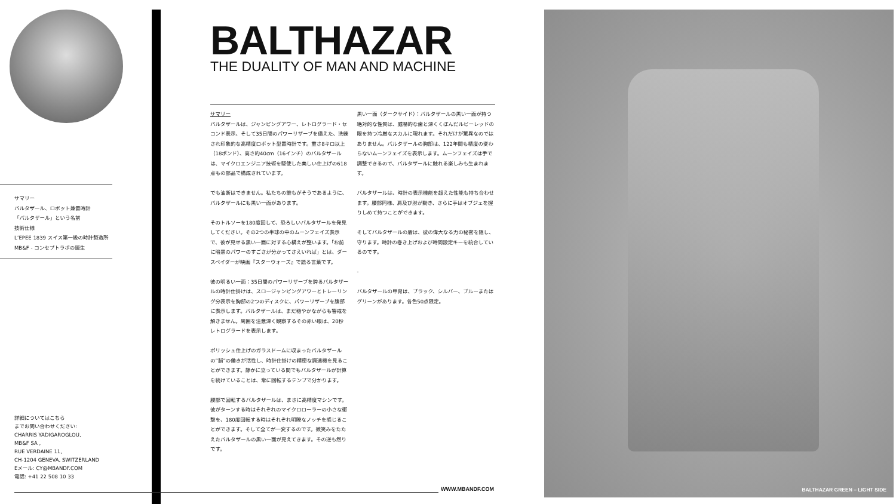サマリー
バルタザール、ロボット兼置時計
「バルタザール」という名前
技術仕様
L’EPEE 1839 スイス第一級の時計製造所
MB&F - コンセプトラボの誕生
詳細についてはこちら
までお問い合わせください:
CHARRIS YADIGAROGLOU,
MB&F SA ,
RUE VERDAINE 11,
CH-1204 GENEVA, SWITZERLAND
Eメール: CY@MBANDF.COM
電話: +41 22 508 10 33
BALTHAZAR
THE DUALITY OF MAN AND MACHINE
サマリー
バルタザールは、ジャンピングアワー、レトログラード・セコンド表示、そして35日間のパワーリザーブを備えた、洗練され印象的な高精度ロボット型置時計です。重さ8キロ以上（18ポンド）、高さ約40cm（16インチ）のバルタザールは、マイクロエンジニア技術を駆使した美しい仕上げの618点もの部品で構成されています。
でも油断はできません。私たちの誰もがそうであるように、バルタザールにも黒い一面があります。
そのトルソーを180度回して、恐ろしいバルタザールを発見してください。その2つの半球の中のムーンフェイズ表示で、彼が見せる黒い一面に対する心構えが整います。「お前に暗黒のパワーのすごさが分かってさえいれば」とは、ダースベイダーが映画『スターウォーズ』で語る言葉です。
彼の明るい一面：35日間のパワーリザーブを誇るバルタザールの時計仕掛けは、スロージャンピングアワーとトレーリング分表示を胸部の2つのディスクに、パワーリザーブを腹部に表示します。バルタザールは、まだ穏やかながらも警戒を解きません。周囲を注意深く観察するその赤い眼は、20秒レトログラードを表示します。
ポリッシュ仕上げのガラスドームに収まったバルタザールの”脳”の働きが活性し、時計仕掛けの精密な調速機を見ることができます。静かに立っている間でもバルタザールが計算を続けていることは、常に回転するテンプで分かります。
腰部で回転するバルタザールは、まさに高精度マシンです。彼がターンする時はそれぞれのマイクロローラーの小さな衝撃を、180度回転する時はそれぞれ明瞭なノッチを感じることができます。そして全てが一変するのです。微笑みをたたえたバルタザールの黒い一面が見えてきます。その逆も然りです。
黒い一面（ダークサイド）：バルタザールの黒い一面が持つ絶対的な性質は、威嚇的な歯と深くくぼんだルビーレッドの眼を持つ冷厳なスカルに現れます。それだけが驚異なのではありません。バルタザールの胸部は、122年間も精度の変わらないムーンフェイズを表示します。ムーンフェイズは手で調整できるので、バルタザールに触れる楽しみも生まれます。
バルタザールは、時計の表示機能を超えた性能も持ち合わせます。腰部同様、肩及び肘が動き、さらに手はオブジェを握りしめて持つことができます。
そしてバルタザールの盾は、彼の偉大なる力の秘密を隠し、守ります。時計の巻き上げおよび時間設定キーを統合しているのです。
-
バルタザールの甲冑は、ブラック、シルバー、ブルーまたはグリーンがあります。各色50点限定。
WWW.MBANDF.COM
BALTHAZAR GREEN – LIGHT SIDE